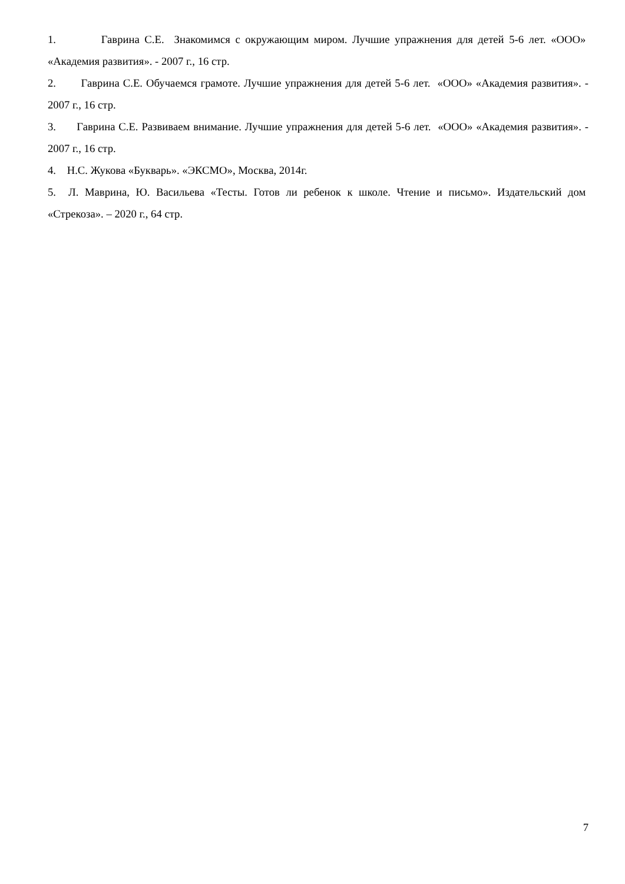1. Гаврина С.Е. Знакомимся с окружающим миром. Лучшие упражнения для детей 5-6 лет. «ООО» «Академия развития». - 2007 г., 16 стр.
2. Гаврина С.Е. Обучаемся грамоте. Лучшие упражнения для детей 5-6 лет. «ООО» «Академия развития». - 2007 г., 16 стр.
3. Гаврина С.Е. Развиваем внимание. Лучшие упражнения для детей 5-6 лет. «ООО» «Академия развития». - 2007 г., 16 стр.
4. Н.С. Жукова «Букварь». «ЭКСМО», Москва, 2014г.
5. Л. Маврина, Ю. Васильева «Тесты. Готов ли ребенок к школе. Чтение и письмо». Издательский дом «Стрекоза». – 2020 г., 64 стр.
7